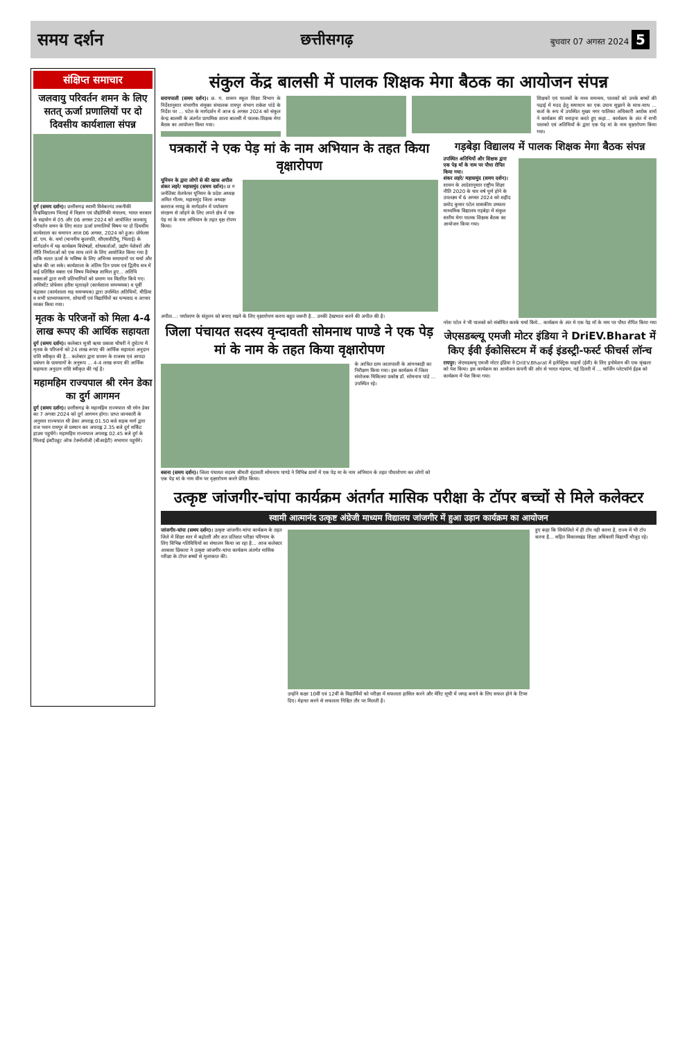समय दर्शन छत्तीसगढ़ बुधवार 07 अगस्त 2024 5
संक्षिप्त समाचार
जलवायु परिवर्तन शमन के लिए सतत् ऊर्जा प्रणालियों पर दो दिवसीय कार्यशाला संपन्न
दुर्ग (समय दर्शन)। छत्तीसगढ़ स्वामी विवेकानंद तकनीकी विश्वविद्यालय भिलाई में विज्ञान एवं प्रौद्योगिकी मंत्रालय, भारत सरकार के सहयोग से 05 और 06 अगस्त 2024 को आयोजित जलवायु परिवर्तन शमन के लिए सतत ऊर्जा प्रणालियों विषय पर दो दिवसीय कार्यशाला का समापन आज 06 अगस्त, 2024 को हुआ। प्रोफेसर डॉ. एम. के. वर्मा (माननीय कुलपति, सीएसवीटीयू, भिलाई) के मार्गदर्शन में यह कार्यक्रम विशेषज्ञों, शोधकर्ताओं, उद्योग पेशेवरों और नीति निर्माताओं को एक साथ लाने के लिए आयोजित किया गया है ताकि सतत ऊर्जा के भविष्य के लिए अभिनव समाधानों पर चर्चा और खोज की जा सके। कार्यशाला के अंतिम दिन प्रथम एवं द्वितीय सत्र में कई प्रतिष्ठित वक्ता एवं विषय विशेषज्ञ शामिल हुए... अतिथि वक्ताओं द्वारा सभी प्रतिभागियों को प्रमाण पत्र वितरित किये गए। असिस्टेंट प्रोफेसर हरीश घृतलहरे (कार्यशाला समन्वयक) व पूर्वी चंद्राकर (कार्यशाला सह समन्वयक) द्वारा उपस्थित अतिथियों, मीडिया व सभी प्राध्यापकगण, शोधार्थी एवं विद्यार्थियों का धन्यवाद व आभार व्यक्त किया गया।
मृतक के परिजनों को मिला 4-4 लाख रूपए की आर्थिक सहायता
दुर्ग (समय दर्शन)। कलेक्टर सुश्री ऋचा प्रकाश चौधरी ने दुर्घटना में मृतक के परिजनों को 24 लाख रूपए की आर्थिक सहायता अनुदान राशि स्वीकृत की है... कलेक्टर द्वारा शासन के राजस्व एवं आपदा प्रबंधन के प्रावधानों के अनुरूप ... 4-4 लाख रूपए की आर्थिक सहायता अनुदान राशि स्वीकृत की गई है।
महामहिम राज्यपाल श्री रमेन डेका का दुर्ग आगमन
दुर्ग (समय दर्शन)। छत्तीसगढ़ के महामहिम राज्यपाल श्री रमेन डेका का 7 अगस्त 2024 को दुर्ग आगमन होगा। प्राप्त जानकारी के अनुसार राज्यपाल श्री डेका अपराह्न 01.50 बजे सड़क मार्ग द्वारा राज भवन रायपुर से प्रस्थान कर अपराह्न 2.35 बजे दुर्ग सर्किट हाउस पहुचेंगे। महामहिम राज्यपाल अपराह्न 02.45 बजे दुर्ग के भिलाई इंस्टीट्यूट ऑफ टेक्नोलॉजी (बीआईटी) सभागार पहुचेंगे।
संकुल केंद्र बालसी में पालक शिक्षक मेगा बैठक का आयोजन संपन्न
सरायपाली (समय दर्शन)। छ. ग. शासन स्कूल शिक्षा विभाग के निर्देशानुसार संभागीय संयुक्त संचालक रायपुर संभाग राकेश पांडे के निर्देश पर ... पटेल के मार्गदर्शन में आज 6 अगस्त 2024 को संकुल केन्द्र बालसी के अंतर्गत प्राथमिक शाला बालसी में पालक-शिक्षक मेगा बैठक का आयोजन किया गया।
शिक्षकों एवं पालकों के मध्य समन्वय, पालकों को उनके बच्चों की पढ़ाई में मदद हेतु समाधान का एक उपाय सुझाने के साथ-साथ ... कर्ता के रूप में उपस्थित मुख्य नगर पालिका अधिकारी अशोक शर्मा ने कार्यक्रम की सराहना करते हुए कहा... कार्यक्रम के अंत में सभी पालको एवं अतिथियों के द्वारा एक पेड़ मां के नाम वृक्षारोपण किया गया।
पत्रकारों ने एक पेड़ मां के नाम अभियान के तहत किया वृक्षारोपण
यूनियन के द्वारा लोगों से की खास अपील
शंकर लहरे/ महासमुंद (समय दर्शन)। छ ग जर्नलिस्ट वेलफेयर यूनियन के प्रदेश अध्यक्ष अमित गौतम, महासमुंद जिला अध्यक्ष बलराज नायडू के मार्गदर्शन में पर्यावरण संरक्षण से जोड़ने के लिए अपने क्षेत्र में एक पेड़ मां के नाम अभियान के तहत वृक्ष रोपण किया।
अपील...: पर्यावरण के संतुलन को बनाए रखने के लिए वृक्षारोपण करना बहुत जरूरी है... उनकी देखभाल करने की अपील की है।
जिला पंचायत सदस्य वृन्दावती सोमनाथ पाण्डे ने एक पेड़ मां के नाम के तहत किया वृक्षारोपण
के आश्रित ग्राम जातापाली के आंगनबाड़ी का निरीक्षण किया गया। इस कार्यक्रम में जिला संयोजक चिकित्सा प्रकोष्ठ डॉ. सोमनाथ पांडे ... उपस्थित रहे।
बसना (समय दर्शन)। जिला पंचायत सदस्य श्रीमती वृंदावती सोमनाथ पाण्डे ने विभिन्न ग्रामों में एक पेड़ मा के नाम अभियान के तहत पौधारोपण कर लोगों को एक पेड़ मां के नाम थीम पर वृक्षारोपण करने प्रेरित किया।
गड़बेड़ा विद्यालय में पालक शिक्षक मेगा बैठक संपन्न
उपस्थित अतिथियों और शिक्षक द्वारा एक पेड़ माँ के नाम पर पौधा रोपित किया गया।
शंकर लहरे/ महासमुंद (समय दर्शन)। शासन के आदेशानुसार राष्ट्रीय शिक्षा नीति 2020 के चार वर्ष पूर्ण होने के उपलक्ष्य में 6 अगस्त 2024 को शहीद प्रमोद कुमार पटेल शासकीय उच्चतर माध्यमिक विद्यालय गड़बेड़ा में संकुल स्तरीय मेगा पालक शिक्षक बैठक का आयोजन किया गया।
नरेश पटेल ने भी पालको को संबोधित करके चर्चा किये... कार्यक्रम के अंत मे एक पेड़ माँ के नाम पर पौधा रोपित किया गया
जेएसडब्ल्यू एमजी मोटर इंडिया ने DriEV.Bharat में किए ईवी ईकोसिस्टम में कई इंडस्ट्री-फर्स्ट फीचर्स लॉन्च
रायपुर: जेएसडब्ल्यू एमजी मोटर इंडिया ने DriEV.Bharat में इलेक्ट्रिक वाहनों (ईवी) के लिए इनोवेशन की एक श्रृंखला को पेश किया। इस कार्यक्रम का आयोजन कंपनी की ओर से भारत मंडपम, नई दिल्ली में ... चार्जिंग प्लेटफॉर्म ईहब को कार्यक्रम में पेश किया गया।
उत्कृष्ट जांजगीर-चांपा कार्यक्रम अंतर्गत मासिक परीक्षा के टॉपर बच्चों से मिले कलेक्टर
स्वामी आत्मानंद उत्कृष्ट अंग्रेजी माध्यम विद्यालय जांजगीर में हुआ उड़ान कार्यक्रम का आयोजन
जांजगीर-चांपा (समय दर्शन)। उत्कृष्ट जांजगीर-चांपा कार्यक्रम के तहत जिले में शिक्षा स्तर में बढ़ोतरी और शत प्रतिशत परीक्षा परिणाम के लिए विभिन्न गतिविधियों का संचालन किया जा रहा है... आज कलेक्टर आकाश छिकारा ने उत्कृष्ट जांजगीर-चांपा कार्यक्रम अंतर्गत मासिक परीक्षा के टॉपर बच्चों से मुलाकात की।
उन्होंने कक्षा 10वीं एवं 12वीं के विद्यार्थियों को परीक्षा में सफलता हासिल करने और मेरिट सूची में जगह बनाने के लिए सफल होने के टिप्स दिए। मेहनत करने से सफलता निश्चित तौर पर मिलती है।
हुए कहा कि सिर्फजिले में ही टॉप नही करना है, राज्य में भी टॉप करना है... सहित विकासखंड शिक्षा अधिकारी विद्यार्थी मौजूद रहे।